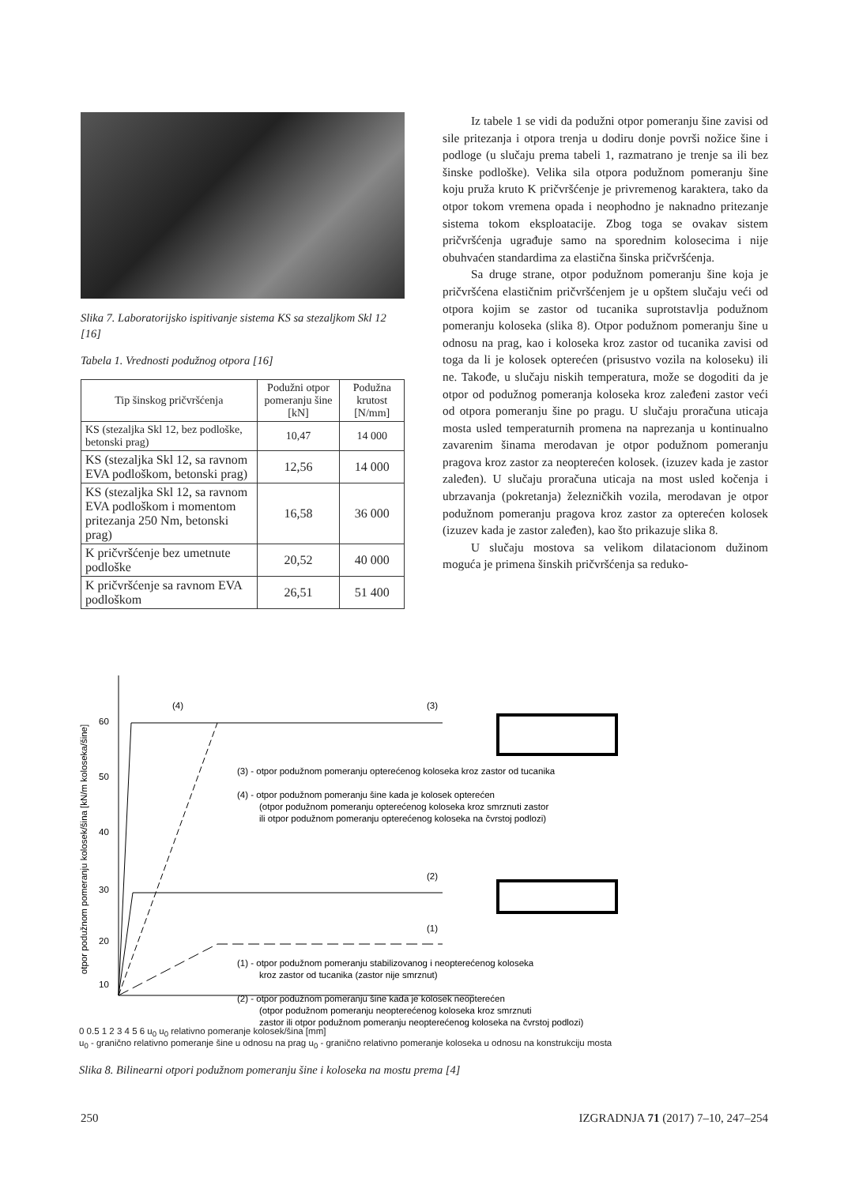Slika 7. Laboratorijsko ispitivanje sistema KS sa stezaljkom Skl 12 [16]
Tabela 1. Vrednosti podužnog otpora [16]
| Tip šinskog pričvršćenja | Podužni otpor pomeranju šine [kN] | Podužna krutost [N/mm] |
| --- | --- | --- |
| KS (stezaljka Skl 12, bez podloške, betonski prag) | 10,47 | 14 000 |
| KS (stezaljka Skl 12, sa ravnom EVA podloškom, betonski prag) | 12,56 | 14 000 |
| KS (stezaljka Skl 12, sa ravnom EVA podloškom i momentom pritezanja 250 Nm, betonski prag) | 16,58 | 36 000 |
| K pričvršćenje bez umetnute podloške | 20,52 | 40 000 |
| K pričvršćenje sa ravnom EVA podloškom | 26,51 | 51 400 |
Iz tabele 1 se vidi da podužni otpor pomeranju šine zavisi od sile pritezanja i otpora trenja u dodiru donje površi nožice šine i podloge (u slučaju prema tabeli 1, razmatrano je trenje sa ili bez šinske podloške). Velika sila otpora podužnom pomeranju šine koju pruža kruto K pričvršćenje je privremenog karaktera, tako da otpor tokom vremena opada i neophodno je naknadno pritezanje sistema tokom eksploatacije. Zbog toga se ovakav sistem pričvršćenja ugrađuje samo na sporednim kolosecima i nije obuhvaćen standardima za elastična šinska pričvršćenja.
Sa druge strane, otpor podužnom pomeranju šine koja je pričvršćena elastičnim pričvršćenjem je u opštem slučaju veći od otpora kojim se zastor od tucanika suprotstavlja podužnom pomeranju koloseka (slika 8). Otpor podužnom pomeranju šine u odnosu na prag, kao i koloseka kroz zastor od tucanika zavisi od toga da li je kolosek opterećen (prisustvo vozila na koloseku) ili ne. Takođe, u slučaju niskih temperatura, može se dogoditi da je otpor od podužnog pomeranja koloseka kroz zaleđeni zastor veći od otpora pomeranju šine po pragu. U slučaju proračuna uticaja mosta usled temperaturnih promena na naprezanja u kontinualno zavarenim šinama merodavan je otpor podužnom pomeranju pragova kroz zastor za neopterećen kolosek. (izuzev kada je zastor zaleđen). U slučaju proračuna uticaja na most usled kočenja i ubrzavanja (pokretanja) železničkih vozila, merodavan je otpor podužnom pomeranju pragova kroz zastor za opterećen kolosek (izuzev kada je zastor zaleđen), kao što prikazuje slika 8.
U slučaju mostova sa velikom dilatacionom dužinom moguća je primena šinskih pričvršćenja sa reduko-
otpor podužnom pomeranju kolosek/šina [kN/m koloseka/šine]
60
50
40
30
20
10
(4)
(3)
(2)
(1)
(3) - otpor podužnom pomeranju opterećenog koloseka kroz zastor od tucanika
(4) - otpor podužnom pomeranju šine kada je kolosek opterećen
(otpor podužnom pomeranju opterećenog koloseka kroz smrznuti zastor
ili otpor podužnom pomeranju opterećenog koloseka na čvrstoj podlozi)
(1) - otpor podužnom pomeranju stabilizovanog i neopterećenog koloseka
kroz zastor od tucanika (zastor nije smrznut)
(2) - otpor podužnom pomeranju šine kada je kolosek neopterećen
(otpor podužnom pomeranju neopterećenog koloseka kroz smrznuti
zastor ili otpor podužnom pomeranju neopterećenog koloseka na čvrstoj podlozi)
0 0.5 1 2 3 4 5 6 u<sub>0</sub> u<sub>0</sub> relativno pomeranje kolosek/šina [mm]
u<sub>0</sub> - granično relativno pomeranje šine u odnosu na prag u<sub>0</sub> - granično relativno pomeranje koloseka u odnosu na konstrukciju mosta
Slika 8. Bilinearni otpori podužnom pomeranju šine i koloseka na mostu prema [4]
250 IZGRADNJA 71 (2017) 7–10, 247–254